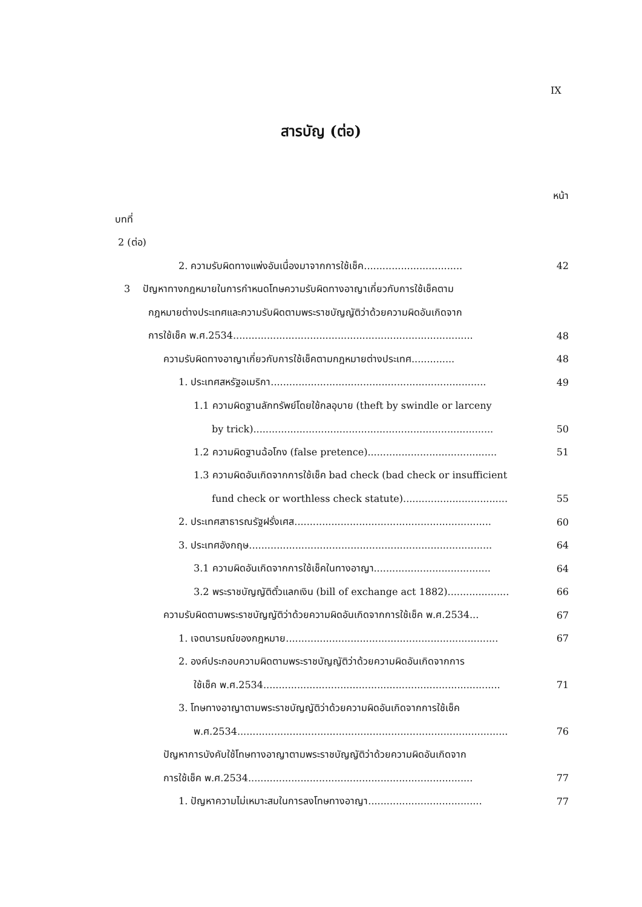IX
สารบัญ (ต่อ)
หน้า
บทที่
2 (ต่อ)
2. ความรับผิดทางแพ่งอันเนื่องมาจากการใช้เช็ค................................ 42
3 ปัญหาทางกฎหมายในการกำหนดโทษความรับผิดทางอาญาเกี่ยวกับการใช้เช็คตาม
กฎหมายต่างประเทศและความรับผิดตามพระราชบัญญัติว่าด้วยความผิดอันเกิดจาก
การใช้เช็ค พ.ศ.2534.............................................................................. 48
ความรับผิดทางอาญาเกี่ยวกับการใช้เช็คตามกฎหมายต่างประเทศ.............. 48
1. ประเทศสหรัฐอเมริกา...................................................................... 49
1.1 ความผิดฐานลักทรัพย์โดยใช้กลอุบาย (theft by swindle or larceny
by trick).............................................................................. 50
1.2 ความผิดฐานฉ้อโกง (false pretence).......................................... 51
1.3 ความผิดอันเกิดจากการใช้เช็ค bad check (bad check or insufficient
fund check or worthless check statute).................................. 55
2. ประเทศสาธารณรัฐฝรั่งเศส................................................................ 60
3. ประเทศอังกฤษ............................................................................... 64
3.1 ความผิดอันเกิดจากการใช้เช็คในทางอาญา...................................... 64
3.2 พระราชบัญญัติตั๋วแลกเงิน (bill of exchange act 1882).................... 66
ความรับผิดตามพระราชบัญญัติว่าด้วยความผิดอันเกิดจากการใช้เช็ค พ.ศ.2534... 67
1. เจตนารมณ์ของกฎหมาย..................................................................... 67
2. องค์ประกอบความผิดตามพระราชบัญญัติว่าด้วยความผิดอันเกิดจากการ
ใช้เช็ค พ.ศ.2534............................................................................. 71
3. โทษทางอาญาตามพระราชบัญญัติว่าด้วยความผิดอันเกิดจากการใช้เช็ค
พ.ศ.2534........................................................................................ 76
ปัญหาการบังคับใช้โทษทางอาญาตามพระราชบัญญัติว่าด้วยความผิดอันเกิดจาก
การใช้เช็ค พ.ศ.2534......................................................................... 77
1. ปัญหาความไม่เหมาะสมในการลงโทษทางอาญา..................................... 77